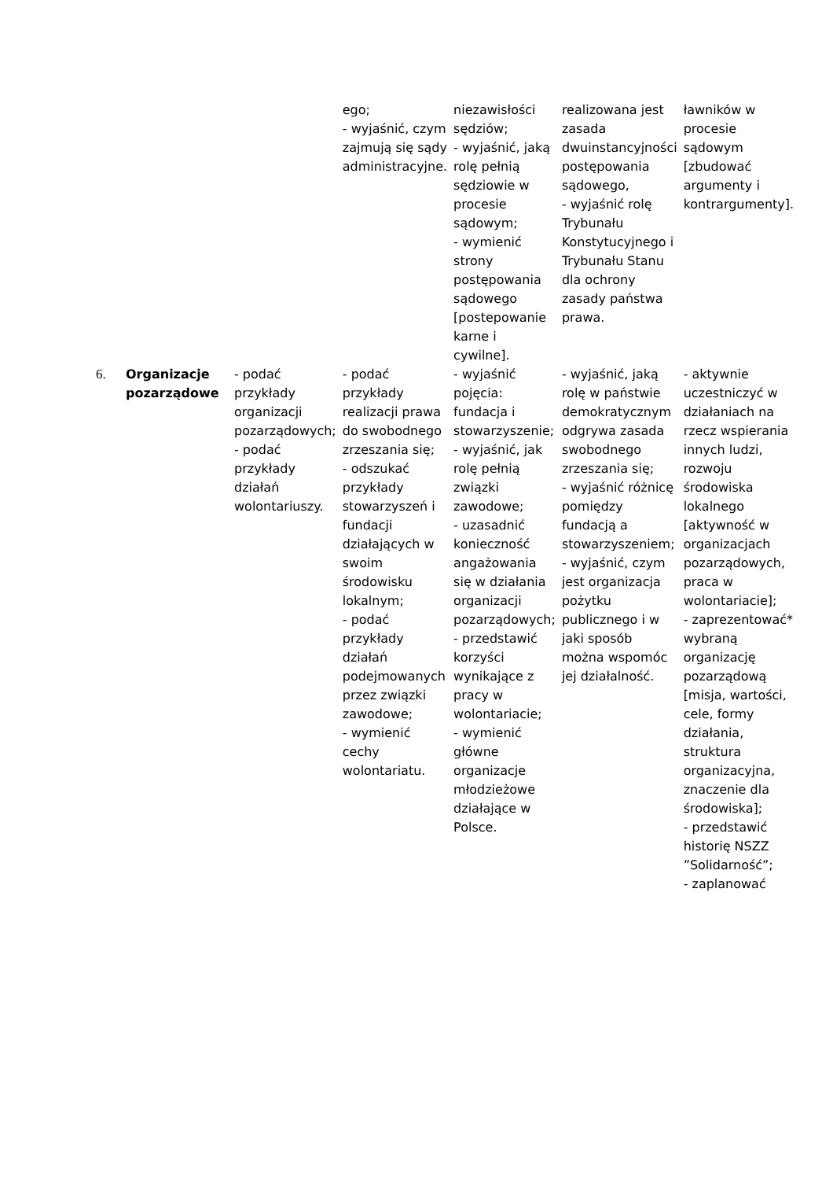| | | | ego; - wyjaśnić, czym zajmują się sądy administracyjne. | niezawisłości sędziów; - wyjaśnić, jaką rolę pełnią sędziowie w procesie sądowym; - wymienić strony postępowania sądowego [postepowanie karne i cywilne]. | realizowana jest zasada dwuinstancyjności postępowania sądowego, - wyjaśnić rolę Trybunału Konstytucyjnego i Trybunału Stanu dla ochrony zasady państwa prawa. | ławników w procesie sądowym [zbudować argumenty i kontrargumenty]. |
| 6. | Organizacje pozarządowe | - podać przykłady organizacji pozarządowych; - podać przykłady działań wolontariuszy. | - podać przykłady realizacji prawa do swobodnego zrzeszania się; - odszukać przykłady stowarzyszeń i fundacji działających w swoim środowisku lokalnym; - podać przykłady działań podejmowanych przez związki zawodowe; - wymienić cechy wolontariatu. | - wyjaśnić pojęcia: fundacja i stowarzyszenie; - wyjaśnić, jak rolę pełnią związki zawodowe; - uzasadnić konieczność angażowania się w działania organizacji pozarządowych; - przedstawić korzyści wynikające z pracy w wolontariacie; - wymienić główne organizacje młodzieżowe działające w Polsce. | - wyjaśnić, jaką rolę w państwie demokratycznym odgrywa zasada swobodnego zrzeszania się; - wyjaśnić różnicę pomiędzy fundacją a stowarzyszeniem; - wyjaśnić, czym jest organizacja pożytku publicznego i w jaki sposób można wspomóc jej działalność. | - aktywnie uczestniczyć w działaniach na rzecz wspierania innych ludzi, rozwoju środowiska lokalnego [aktywność w organizacjach pozarządowych, praca w wolontariacie]; - zaprezentować* wybraną organizację pozarządową [misja, wartości, cele, formy działania, struktura organizacyjna, znaczenie dla środowiska]; - przedstawić historię NSZZ ”Solidarność”; - zaplanować |